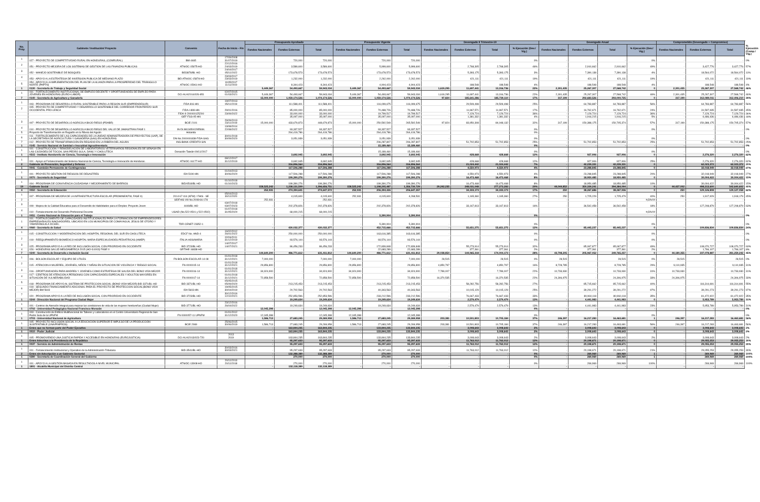| No. Proy. | Gabinete / Institución/ Proyecto | Convenio | Fecha de Inicio - Fin | Presupuesto Aprobado | | | Presupuesto Vigente | | | Devengado II Trimestre-19 | | | | Devengado Anual | | | | Comprometido (Devengado + Compromiso) | | | |
| --- | --- | --- | --- | --- | --- | --- | --- | --- | --- | --- | --- | --- | --- | --- | --- | --- | --- | --- | --- | --- | --- |
| | | | | Fondos Nacionales | Fondos Externos | Total | Fondos Nacionales | Fondos Externos | Total | Fondos Nacionales | Fondos Externos | Total | % Ejecución (Dev./ Vig.) | Fondos Nacionales | Fondos Externos | Total | % Ejecución (Dev./ Vig.) | Fondos Nacionales | Fondos Externos | Total | % Ejecución (Comp./ Vig.) |
| 1 | 027 - PROYECTO DE COMPETITIVIDAD RURAL EN HONDURAS, (COMRURAL) | BM-4465 | 17/09/2008 31/07/2019 | - | 720,000 | 720,000 | - | 720,000 | 720,000 | - | - | | 0% | - | - | - | 0% | - | - | - | 0% |
| 2 | 051 - PROYECTO MEJORA DE LOS SISTEMAS DE GESTION DE LAS FINANZAS PUBLICAS | ATN/OC-15875-HO | 22/12/2016 24/03/2019 | - | 3,589,600 | 3,589,600 | - | 5,999,600 | 5,999,600 | - | 2,768,305 | 2,768,305 | 46% | - | 2,910,662 | 2,910,662 | 49% | - | 3,427,776 | 3,427,776 | 57% |
| 3 | 052 - MANEJO SOSTENIBLE DE BOSQUES | BID3878/BL-HO | 24/04/2017 05/11/2022 | - | 173,678,573 | 173,678,573 | - | 173,678,573 | 173,678,573 | - | 5,393,175 | 5,393,175 | 3% | - | 7,390,138 | 7,390,138 | 4% | - | 18,564,072 | 18,564,072 | 11% |
| 4 | 053 - APOYO A LA ESTRATEGIA DE INVERSION PUBLICA DE MEDIANO PLAZO | BID ATN/OC-15878-HO | 23/03/2017 23/03/2019 | - | 1,232,000 | 1,232,000 | - | 2,262,000 | 2,262,000 | - | 421,111 | 421,111 | 19% | - | 421,111 | 421,111 | 19% | - | 421,111 | 421,111 | 19% |
| 5 | 054 - APOYO A LA IMPLEMENTACION DEL PLAN DE LA ALIANZA PARA LA PROSPERIDAD DEL TRIÁNGULO NORTE (PAPTN) | ATN/OC-15961-HO | 11/05/2017 11/11/2019 | - | 8,344,423 | 8,344,423 | - | 4,904,423 | 4,904,423 | - | 188,548 | 188,548 | 4% | - | 188,548 | 188,548 | 4% | - | 188,548 | 188,548 | 4% |
| 1 | 0130 - Secretaría de Trabajo y Seguridad Social | | | 5,449,367 | 54,493,667 | 59,943,034 | 5,449,367 | 54,493,667 | 59,943,034 | 1,619,295 | 11,697,441 | 13,316,736 | 22% | 2,301,435 | 25,267,307 | 27,568,742 | 0 | 2,301,435 | 25,267,307 | 27,568,742 | 46% |
| 1 | 001 - FORTALECIMIENTO INSTITUCIONAL DE EMPLEO DECENTE Y OPORTUNIDADES DE EMPLEO PARA JÓVENES EN HONDURAS (EURO+LABOR) | DCI-ALA/2014/026-851 | 02/07/2015 01/03/2021 | 5,449,367 | 54,493,667 | 59,943,034 | 5,449,367 | 54,493,667 | 59,943,034 | 1,619,295 | 11,697,441 | 13,316,736 | 22% | 2,301,435 | 25,267,307 | 27,568,742 | 46% | 2,301,435 | 25,267,307 | 27,568,742 | 46% |
| 7 | 0140 - Secretaría de Agricultura y Ganadería | | | 15,000,000 | 1,059,174,526 | 1,074,174,526 | 15,000,000 | 1,059,174,526 | 1,074,174,526 | 97,824 | 185,641,286 | 185,739,110 | 17% | 317,199 | 292,683,526 | 293,000,725 | 0 | 317,199 | 312,089,011 | 312,406,210 | 39% |
| 1 | 003 - PROGRAMA DE DESARROLLO RURAL SOSTENIBLE PARA LA REGION SUR (EMPRENDESUR) | FIDA 816-HN | 19/07/2013 05/11/2019 | - | 111,588,401 | 111,588,401 | - | 116,099,675 | 116,099,675 | - | 29,509,498 | 29,509,498 | 25% | - | 64,783,887 | 64,783,887 | 56% | - | 64,783,887 | 64,783,887 | 56% |
| 2 | 005 - PROYECTO DE COMPETITIVIDAD Y DESARROLLO SOSTENIBLE DEL CORREDOR FRONTERIZO SUR OCCIDENTAL PRO-LENCA | FIDA-I-899-HN | 29/01/2016 | - | 85,000,000 | 85,000,000 | - | 70,488,726 | 70,488,726 | - | 11,967,571 | 11,967,571 | 17% | - | 16,762,671 | 16,762,671 | 24% | - | 31,597,935 | 31,597,935 | 45% |
| | | FIDA-II-200000125200 | 23/09/2022 | - | 33,000,000 | 33,000,000 | - | 19,799,517 | 19,799,517 | - | 7,129,724 | 7,129,724 | 36% | - | 7,129,724 | 7,129,724 | 36% | - | 7,129,724 | 7,129,724 | 36% |
| | | GEF-FSS-05-HN | | - | 35,097,000 | 35,097,000 | - | 35,097,000 | 35,097,000 | - | 1,381,332 | 1,381,332 | 4% | - | 1,916,215 | 1,916,215 | 5% | - | 6,486,436 | 6,486,436 | 18% |
| 3 | 007 - PROYECTO DE DESARROLLO AGRICOLA BAJO RIEGO (PDABR) | BCIE-2101 | 29/09/2013 23/11/2019 | 15,000,000 | 433,679,873 | 448,679,873 | 15,000,000 | 250,592,549 | 265,592,549 | 97,824 | 83,950,308 | 84,048,132 | 32% | 317,199 | 150,388,175 | 150,705,374 | 57% | 317,199 | 150,388,175 | 150,705,374 | 57% |
| 4 | 010 - PROYECTO DE DESARROLLO AGRICOLA BAJO RIEGO DEL VALLE DE JAMASTRAN FASE 1 | IN-DL98134500295569L | 13/08/2014 22/08/2022 | - | 93,337,527 | 93,337,527 | - | 93,337,527 | 93,337,527 | - | - | | 0% | - | - | - | 0% | - | - | - | 0% |
| 5 | Proyecto de Transformación en Regadío en la Ribera del Aguán | Holanda | | | 264,419,786 | 264,419,786 | | 264,419,786 | 264,419,786 | | | | 0% | | | | | | | | |
| 6 | 011 - FORTALECIMIENTO DE LAS CAPACIDADES DE LA UNIDAD ADMINISTRADORA DE PROYECTOS (UAP), DE LA SECRETARIA DE AGRICULTURA Y GANADERIA (SAG) EN HONDURAS. | DN-No.2000001838-FIDA-SAG | 30/01/2018 30/09/2020 | - | 3,051,939 | 3,051,939 | - | 3,051,939 | 3,051,939 | - | - | | 0% | - | - | - | 0% | - | - | - | 0% |
| 7 | 012 - PROYECTO DE TRANSFORMACIÓN EN REGADIO EN LA RIBERA DEL AGUÁN | ING-BANK-CREDITO-S/N | | - | - | - | - | 206,287,807 | 206,287,807 | - | 51,702,853 | 51,702,853 | 25% | - | 51,702,853 | 51,702,853 | 25% | - | 51,702,853 | 51,702,853 | 25% |
| 1 | 0145 - Servicio Nacional de Sanidad e Inocuidad Agroalimentaria | | | - | - | - | - | 15,189,460 | 15,189,460 | - | - | - | 0% | - | - | - | - | - | - | - | 0% |
| 1 | 001 - CONSTRUCCIÓN Y REMODELACIÓN DE LABORATORIOS VETERINARIOS REGIONALES DE SENASA EN LAS CIUDADES DE TOCOA, SAN PEDRO SULA, DANLÍ Y CHOLUTECA | Donación Taiwán 09/11/2017 | | - | - | - | - | 15,189,460 | 15,189,460 | - | - | - | 0% | - | - | - | 0% | - | - | - | 0% |
| 1 | 0515 - Instituto Hondureño de Ciencia, Tecnología e Innovación | | | - | 3,692,945 | 3,692,945 | - | 3,692,945 | 3,692,945 | - | 428,668 | 428,668 | 12% | - | 927,906 | 927,906 | 0 | - | 2,276,320 | 2,276,320 | 62% |
| 1 | 001 - Apoyo al Fortalecimiento del Sistema Nacional de Ciencia, Tecnología e Innovación de Honduras. | ATN/OC-16177-HO | 08/12/2017 31/12/2019 | - | 3,692,945 | 3,692,945 | - | 3,692,945 | 3,692,945 | - | 428,668 | 428,668 | 12% | - | 927,906 | 927,906 | 25% | - | 2,276,320 | 2,276,320 | 62% |
| 2 | Gabinete de Prevención, Seguridad y Defensa | | | - | 316,896,564 | 316,896,564 | - | 316,896,564 | 316,896,564 | - | 21,024,442 | 21,024,442 | 7% | - | 42,239,331 | 42,239,331 | 0 | - | 62,023,372 | 62,023,372 | 20% |
| 1 | 0041 - Comisión Permanente de Contingencias | | | - | 117,506,288 | 117,506,288 | - | 117,506,288 | 117,506,288 | - | 4,550,973 | 4,550,973 | 4% | - | 23,288,845 | 23,288,845 | 0 | - | 32,018,949 | 32,018,949 | 27% |
| 1 | 001 - PROYECTO GESTION DE RIESGOS DE DESASTRES | IDA 5190-HN | 01/04/2013 30/06/2020 | - | 117,506,288 | 117,506,288 | - | 117,506,288 | 117,506,288 | - | 4,550,973 | 4,550,973 | 4% | - | 23,288,845 | 23,288,845 | 20% | - | 32,018,949 | 32,018,949 | 27% |
| 1 | 0070 - Secretaría de Seguridad | | | - | 199,390,276 | 199,390,276 | - | 199,390,276 | 199,390,276 | - | 16,473,468 | 16,473,468 | 8% | - | 18,950,485 | 18,950,485 | 0 | - | 30,004,422 | 30,004,422 | 15% |
| 1 | 004 - PROGRAMA DE CONVIVENCIA CIUDADANA Y MEJORAMIENTO DE BARRIOS | BID/4518/BL-HO | 01/10/2018 01/10/2023 | - | 199,390,276 | 199,390,276 | - | 199,390,276 | 199,390,276 | - | 16,473,468 | 16,473,468 | 8% | - | 18,950,485 | 18,950,485 | 10% | - | 30,004,422 | 30,004,422 | 15% |
| 19 | Gabinete Social | | | 158,525,242 | 1,238,131,509 | 1,396,656,751 | 158,525,242 | 1,198,205,487 | 1,356,730,729 | 29,242,235 | 248,031,048 | 277,273,283 | 20% | 44,044,852 | 350,339,241 | 394,384,094 | 0 | 44,427,002 | 498,213,600 | 542,640,602 | 40% |
| 4 | 0050 - Secretaría de Educación | | | 252,931 | 274,394,641 | 274,647,572 | 252,931 | 206,394,426 | 206,647,357 | - | 34,333,173 | 34,333,173 | 17% | 250 | 38,267,686 | 38,267,936 | 0 | 250 | 129,126,808 | 129,127,058 | 62% |
| 1 | 007 - PROGRAMA DE MEJORA DE LA INFRAESTRUCTURA ESCOLAR (PROMINE/KFW, FASE II) | 2014 67 414 (KFW) / FHIS - SE | 05/04/2013 30/11/2020 | - | 4,015,600 | 4,015,600 | 252,931 | 4,015,600 | 4,268,531 | - | 1,165,360 | 1,165,360 | 27% | 250 | 1,725,229 | 1,725,479 | 40% | 250 | 1,917,929 | 1,918,179 | 45% |
| 2 | | SE/FHIS VIII No.2008-66-178 | | 252,931 | - | 252,931 | - | - | - | | | | | - | - | - | #¡DIV/0! | - | - | - | |
| 3 | 009 - Mejora de la Calidad Educativa para el Desarrollo de Habilidades para el Empleo: Proyecto Joven | 4449/BL-HO | 03/07/2018 03/07/2023 | - | 202,378,826 | 202,378,826 | - | 202,378,826 | 202,378,826 | - | 33,167,813 | 33,167,813 | 16% | - | 36,542,458 | 36,542,458 | 18% | - | 127,208,879 | 127,208,879 | 63% |
| 4 | 010 - Fortalecimiento del Desarrollo Profesional Docente | USAID (No.522-0501 y 522-0502) | 01/07/2018 31/05/2020 | - | 68,000,215 | 68,000,215 | - | - | - | - | - | - | | - | - | - | #¡DIV/0! | - | - | - | |
| 1 | 0051 - Centro Nacional de Educación para el Trabajo | | | - | - | - | - | 5,390,904 | 5,390,904 | - | - | - | 0% | - | - | - | - | - | - | - | 0% |
| 1 | 001 - FORTALECIMIENTO DE CAPACIDADES INSTITUCIONALES PARA LA FORMACION DE EMPRENDEDORES EMPRESARIALES INNOVADORES, UBICADO EN LOS MUNICIPIOS DE COMAYAGUA, JESUS DE OTORO Y YAMARANGUILA IXCHEL. | TDR-CENET-23352-1 | | - | - | - | - | 5,390,904 | 5,390,904 | - | - | - | 0% | - | - | - | 0% | - | - | - | 0% |
| 4 | 0060 - Secretaría de Salud | | | - | 430,032,377 | 430,032,377 | - | 452,715,666 | 452,715,666 | - | 55,651,275 | 55,651,275 | 12% | - | 85,445,237 | 85,445,237 | 0 | - | 109,836,834 | 109,836,834 | 24% |
| 1 | 015 - CONSTRUCCION Y MODERNIZACION DEL HOSPITAL REGIONAL DEL SUR EN CHOLUTECA | EDCF No. HND-4 | 16/02/2012 26/01/2022 | - | 250,000,000 | 250,000,000 | - | 163,616,385 | 163,616,385 | - | - | - | 0% | - | - | - | 0% | - | - | - | 0% |
| 2 | 019 - REEQUIPAMIENTO BIOMEDICO HOSPITAL MARIA ESPECIALIDADES PEDIATRICAS (HMEP) | ITALIA-HOS/MARIA | 02/06/2011 31/12/2019 | - | 93,576,144 | 93,576,144 | - | 93,576,144 | 93,576,144 | - | - | | 0% | - | - | - | 0% | - | - | - | 0% |
| 3 | 025 - PROGRAMA APOYO A LA RED DE INCLUSIÓN SOCIAL CON PRIORIDAD EN OCCIDENTE | BID 3723/BL-HO | 14/07/2017 14/07/2021 | - | 86,456,233 | 86,456,233 | - | 172,839,848 | 172,839,848 | - | 55,273,914 | 55,273,914 | 32% | - | 85,067,877 | 85,067,877 | 49% | - | 108,070,727 | 108,070,727 | 63% |
| 4 | 026 - HONDURAS SALUD MESOAMERICA 2015 (HO-G1003) FASE II | GRT/HE-16838-HO | | - | - | - | - | 22,683,289 | 22,683,289 | - | 377,361 | 377,361 | 2% | - | 377,361 | 377,361 | 2% | - | 1,766,107 | 1,766,107 | 8% |
| 7 | 0240 - Secretaría de Desarrollo e Inclusión Social | | | 144,640,200 | 486,771,612 | 631,411,812 | 144,640,200 | 486,771,612 | 631,411,812 | 29,038,854 | 144,965,318 | 174,004,173 | 28% | 43,798,205 | 205,967,052 | 249,765,257 | 0 | 44,180,355 | 237,078,887 | 281,259,242 | 45% |
| 1 | 006 - BOLSON ESCOLAR Y EQUIPO DE UTILES | FN-BOLSON ESCOLAR-14-08 | 01/01/2018 31/12/2021 | 7,000,000 | - | 7,000,000 | 7,000,000 | - | 7,000,000 | 28,515 | - | 28,515 | 0% | 28,515 | - | 28,515 | 0% | 28,515 | - | 28,515 | 0% |
| 2 | 015 - ATENCION A MUJERES, JOVENES, NIÑOS Y NIÑAS EN SITUACION DE VIOLENCIA Y RIESGO SOCIAL | FN-0000015-14 | 01/01/2018 31/12/2021 | 29,856,800 | - | 29,856,800 | 29,856,800 | - | 29,856,800 | 4,850,797 | - | 4,850,797 | 16% | 8,728,785 | - | 8,728,785 | 29% | 9,110,935 | - | 9,110,935 | 31% |
| 3 | 016 - OPORTUNIDADES PARA MADRES Y JOVENES COMO ESTRATEGIA DE SALIDA DEL BONO VIDA MEJOR | FN-0000016-14 | 01/01/2018 31/12/2021 | 34,924,900 | - | 34,924,900 | 34,924,900 | - | 34,924,900 | 7,789,007 | - | 7,789,007 | 22% | 10,733,930 | - | 10,733,930 | 31% | 10,733,930 | - | 10,733,930 | 31% |
| 4 | 017 - CENTROS DE ATENCION A PERSONAS CON CAPACIDADES ESPECIALES Y ADULTOS MAYORES EN SITUACIÓN DE VULNERABILIDAD | FN-0000017-14 | 01/01/2018 31/12/2021 | 72,858,500 | - | 72,858,500 | 72,858,500 | - | 72,858,500 | 16,370,535 | - | 16,370,535 | 22% | 24,306,975 | - | 24,306,975 | 33% | 24,306,975 | - | 24,306,975 | 33% |
| 5 | 018 - PROGRAMA DE APOYO AL SISTEMA DE PROTECCION SOCIAL (BONO VIDA MEJOR) BID 3371/BL-HO | BID 3371/BL-HO | 05/05/2015 05/09/2020 | - | 213,215,453 | 213,215,453 | - | 213,215,453 | 213,215,453 | - | 58,282,756 | 58,282,756 | 27% | - | 85,715,662 | 85,715,662 | 40% | - | 116,314,691 | 116,314,691 | 55% |
| 6 | 019 - SEGUNDO FINANCIAMIENTO ADICIONAL PARA EL PROYECTO DE PROTECCION SOCIAL(BONO VIDA MEJOR) BM 5603 | IDA 5603-HN | 19/05/2015 30/04/2019 | - | 20,702,563 | 20,702,563 | - | 40,343,563 | 40,343,563 | - | 10,015,129 | 10,015,129 | 25% | - | 39,291,272 | 39,291,272 | 97% | - | 39,291,273 | 39,291,273 | 97% |
| 7 | 020 - PROGRAMA APOYO A LA RED DE INCLUSIÓN SOCIAL CON PRIORIDAD EN OCCIDENTE | BID 3723/BL-HO | 30/12/2016 12/10/2021 | - | 252,853,596 | 252,853,596 | - | 233,212,596 | 233,212,596 | - | 76,667,433 | 76,667,433 | 33% | - | 80,960,118 | 80,960,118 | 35% | - | 81,472,922 | 81,472,922 | 35% |
| 1 | 0244 - Dirección Nacional del Programa Ciudad Mujer | | | - | 19,249,634 | 19,249,634 | - | 19,249,634 | 19,249,634 | - | 2,579,479 | 2,579,479 | 13% | - | 4,441,983 | 4,441,983 | 0 | - | 5,953,789 | 5,953,789 | 31% |
| 1 | 001 - Centros de Atención Integral para mejorar las condiciones de vida de las mujeres hondureñas (Ciudad Mujer) | BID-3771/BL-HO | 23/12/2016 26/04/2022 | - | 19,249,634 | 19,249,634 | - | 19,249,634 | 19,249,634 | - | 2,579,479 | 2,579,479 | 13% | - | 4,441,983 | 4,441,983 | 23% | - | 5,953,789 | 5,953,789 | 31% |
| 1 | 0702 - Universidad Pedagógica Nacional Francisco Morazán | | | 12,045,398 | - | 12,045,398 | 12,045,398 | - | 12,045,398 | - | - | - | 0% | - | - | - | - | - | - | - | 0% |
| 1 | 003 - Construcción de Edificio Multifuncional de Talleres y Laboratorios en el Centro Universitario Regional de San Pedro Sula de la UPNFM | FN 0000057-11 UPNFM | 01/01/2012 31/12/2020 | 12,045,398 | - | 12,045,398 | 12,045,398 | - | 12,045,398 | - | - | - | 0% | - | - | - | 0% | - | - | - | 0% |
| 1 | 0703 - Universidad Nacional de Agricultura | | | 1,586,713 | 27,683,245 | 29,269,958 | 1,586,713 | 27,683,245 | 29,269,958 | 203,381 | 10,501,803 | 10,705,184 | 37% | 246,397 | 16,217,283 | 16,463,681 | 1 | 246,397 | 16,217,283 | 16,463,681 | 56% |
| 1 | 005 - PROYECTO INCLUSION SOCIAL A LA EDUCACION SUPERIOR E IMPULSO DE LA PRODUCCIÓN SUSTENTABLE (UNA/PINPROS) | BCIE 2069 | 25/06/2015 30/06/2019 | 1,586,713 | 27,683,245 | 29,269,958 | 1,586,713 | 27,683,245 | 29,269,958 | 203,381 | 10,501,803 | 10,705,184 | 37% | 246,397 | 16,217,283 | 16,463,681 | 56% | 246,397 | 16,217,283 | 16,463,681 | 56% |
| 1 | Entes que no forman parte del Poder Ejecutivo | | | - | 163,844,235 | 163,844,235 | - | 133,844,235 | 133,844,235 | - | 3,008,643 | 3,008,643 | 2% | - | 3,008,643 | 3,008,643 | 0 | - | 3,008,643 | 3,008,643 | 2% |
| 1 | 0010 - Poder Judicial | | | - | 163,844,235 | 163,844,235 | - | 133,844,235 | 133,844,235 | - | 3,008,643 | 3,008,643 | 2% | - | 3,008,643 | 3,008,643 | 0 | - | 3,008,643 | 3,008,643 | 2% |
| 1 | 005 - PROMOVIENDO UNA JUSTICIA RAPIDA Y ACCESIBLE EN HONDURAS (EUROJUSTICIA) | DCI-ALA/2013/023-720 | 2013 2019 | - | 163,844,235 | 163,844,235 | - | 133,844,235 | 133,844,235 | - | 3,008,643 | 3,008,643 | 2% | - | 3,008,643 | 3,008,643 | 2% | - | 3,008,643 | 3,008,643 | 2% |
| 1 | Entes Adscritos a la Presidencia de la República | | | - | 95,297,633 | 95,297,633 | - | 95,297,633 | 95,297,633 | - | 11,763,012 | 11,763,012 | 12% | - | 20,198,671 | 20,198,671 | 0 | - | 29,055,253 | 29,055,253 | 30% |
| 1 | 0037 - Servicio de Administración de Rentas | | | - | 95,297,633 | 95,297,633 | - | 95,297,633 | 95,297,633 | - | 11,763,012 | 11,763,012 | 12% | - | 20,198,671 | 20,198,671 | 0 | - | 29,055,253 | 29,055,253 | 30% |
| 1 | 001 - Fortalecimiento Institucional y Operativo de la Administración Tributaria | BID-3541/BL-HO | 30/03/2016 30/03/2021 | - | 95,297,633 | 95,297,633 | - | 95,297,633 | 95,297,633 | - | 11,763,012 | 11,763,012 | 12% | - | 20,198,671 | 20,198,671 | 21% | - | 29,055,253 | 29,055,253 | 30% |
| 2 | Entes sin Adscripción a un Gabinete Sectorial | | | - | 132,388,389 | 132,388,389 | - | 270,000 | 270,000 | - | - | - | 0% | - | 269,969 | 269,969 | 1 | - | 269,969 | 269,969 | 100% |
| 1 | 0280 - Secretaría de Coordinación General del Gobierno | | | - | 270,000 | 270,000 | - | 270,000 | 270,000 | - | - | - | 0% | - | 269,969 | 269,969 | 1 | - | 269,969 | 269,969 | 100% |
| 1 | 001 - APOYO A LA GESTIÓN BASADA EN RESULTADOS A NIVEL MUNICIPAL | ATN/OC-13908-HO | 20/11/2013 20/11/2018 | - | 270,000 | 270,000 | - | 270,000 | 270,000 | - | - | - | 0% | - | 269,969 | 269,969 | 100% | - | 269,969 | 269,969 | 100% |
| 1 | 1801 - Alcaldía Municipal del Distrito Central | | | - | 132,118,389 | 132,118,389 | - | - | - | - | - | - | | - | - | - | | - | - | - | |